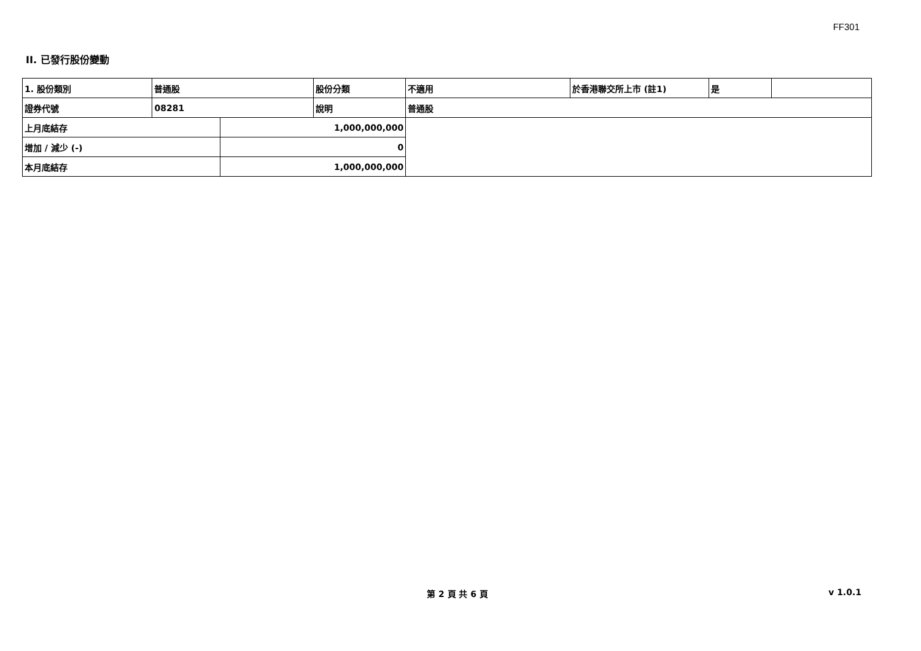FF301
II. 已發行股份變動
| 1. 股份類別 | 普通股 | | 股份分類 | 不適用 | 於香港聯交所上市 (註1) | 是 | |
| 證券代號 | 08281 | | 說明 | 普通股 | | | |
| 上月底結存 | | 1,000,000,000 | | | | | |
| 增加 / 減少 (-) | | 0 | | | | | |
| 本月底結存 | | 1,000,000,000 | | | | | |
第 2 頁 共 6 頁 v 1.0.1